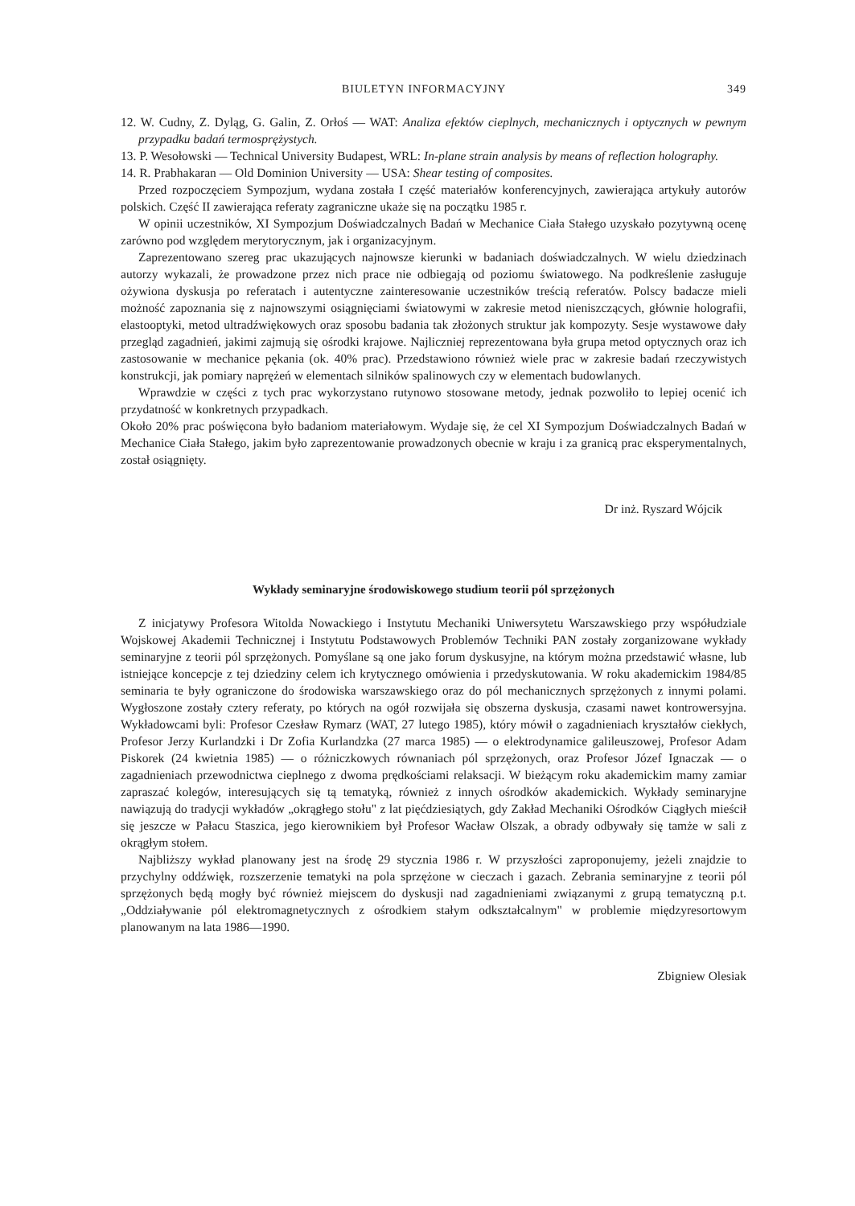BIULETYN INFORMACYJNY 349
12. W. Cudny, Z. Dyląg, G. Galin, Z. Orłoś — WAT: Analiza efektów cieplnych, mechanicznych i optycznych w pewnym przypadku badań termosprężystych.
13. P. Wesołowski — Technical University Budapest, WRL: In-plane strain analysis by means of reflection holography.
14. R. Prabhakaran — Old Dominion University — USA: Shear testing of composites.
Przed rozpoczęciem Sympozjum, wydana została I część materiałów konferencyjnych, zawierająca artykuły autorów polskich. Część II zawierająca referaty zagraniczne ukaże się na początku 1985 r.
W opinii uczestników, XI Sympozjum Doświadczalnych Badań w Mechanice Ciała Stałego uzyskało pozytywną ocenę zarówno pod względem merytorycznym, jak i organizacyjnym.
Zaprezentowano szereg prac ukazujących najnowsze kierunki w badaniach doświadczalnych. W wielu dziedzinach autorzy wykazali, że prowadzone przez nich prace nie odbiegają od poziomu światowego. Na podkreślenie zasługuje ożywiona dyskusja po referatach i autentyczne zainteresowanie uczestników treścią referatów. Polscy badacze mieli możność zapoznania się z najnowszymi osiągnięciami światowymi w zakresie metod nieniszczących, głównie holografii, elastooptyki, metod ultradźwiękowych oraz sposobu badania tak złożonych struktur jak kompozyty. Sesje wystawowe dały przegląd zagadnień, jakimi zajmują się ośrodki krajowe. Najliczniej reprezentowana była grupa metod optycznych oraz ich zastosowanie w mechanice pękania (ok. 40% prac). Przedstawiono również wiele prac w zakresie badań rzeczywistych konstrukcji, jak pomiary naprężeń w elementach silników spalinowych czy w elementach budowlanych.
Wprawdzie w części z tych prac wykorzystano rutynowo stosowane metody, jednak pozwoliło to lepiej ocenić ich przydatność w konkretnych przypadkach.
Około 20% prac poświęcona było badaniom materiałowym. Wydaje się, że cel XI Sympozjum Doświadczalnych Badań w Mechanice Ciała Stałego, jakim było zaprezentowanie prowadzonych obecnie w kraju i za granicą prac eksperymentalnych, został osiągnięty.
Dr inż. Ryszard Wójcik
Wykłady seminaryjne środowiskowego studium teorii pól sprzężonych
Z inicjatywy Profesora Witolda Nowackiego i Instytutu Mechaniki Uniwersytetu Warszawskiego przy współudziale Wojskowej Akademii Technicznej i Instytutu Podstawowych Problemów Techniki PAN zostały zorganizowane wykłady seminaryjne z teorii pól sprzężonych. Pomyślane są one jako forum dyskusyjne, na którym można przedstawić własne, lub istniejące koncepcje z tej dziedziny celem ich krytycznego omówienia i przedyskutowania. W roku akademickim 1984/85 seminaria te były ograniczone do środowiska warszawskiego oraz do pól mechanicznych sprzężonych z innymi polami. Wygłoszone zostały cztery referaty, po których na ogół rozwijała się obszerna dyskusja, czasami nawet kontrowersyjna. Wykładowcami byli: Profesor Czesław Rymarz (WAT, 27 lutego 1985), który mówił o zagadnieniach kryształów ciekłych, Profesor Jerzy Kurlandzki i Dr Zofia Kurlandzka (27 marca 1985) — o elektrodynamice galileuszowej, Profesor Adam Piskorek (24 kwietnia 1985) — o różniczkowych równaniach pól sprzężonych, oraz Profesor Józef Ignaczak — o zagadnieniach przewodnictwa cieplnego z dwoma prędkościami relaksacji. W bieżącym roku akademickim mamy zamiar zapraszać kolegów, interesujących się tą tematyką, również z innych ośrodków akademickich. Wykłady seminaryjne nawiązują do tradycji wykładów „okrągłego stołu" z lat pięćdziesiątych, gdy Zakład Mechaniki Ośrodków Ciągłych mieścił się jeszcze w Pałacu Staszica, jego kierownikiem był Profesor Wacław Olszak, a obrady odbywały się tamże w sali z okrągłym stołem.
Najbliższy wykład planowany jest na środę 29 stycznia 1986 r. W przyszłości zaproponujemy, jeżeli znajdzie to przychylny oddźwięk, rozszerzenie tematyki na pola sprzężone w cieczach i gazach. Zebrania seminaryjne z teorii pól sprzężonych będą mogły być również miejscem do dyskusji nad zagadnieniami związanymi z grupą tematyczną p.t. „Oddziaływanie pól elektromagnetycznych z ośrodkiem stałym odkształcalnym" w problemie międzyresortowym planowanym na lata 1986—1990.
Zbigniew Olesiak